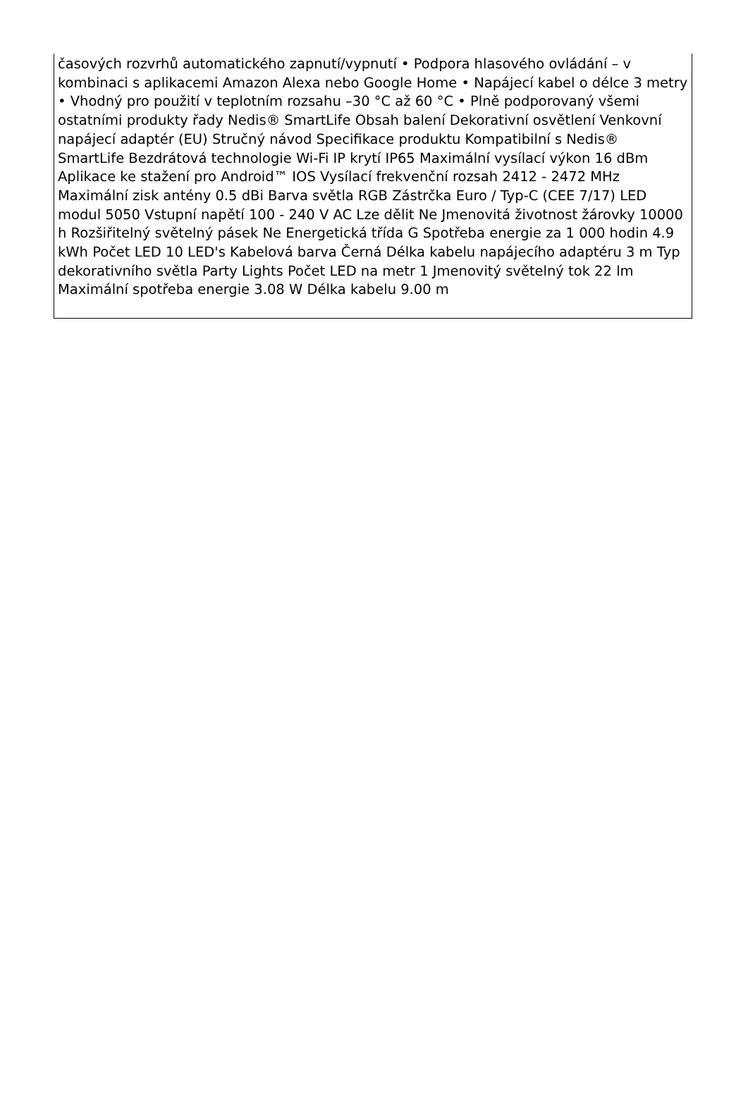časových rozvrhů automatického zapnutí/vypnutí • Podpora hlasového ovládání – v kombinaci s aplikacemi Amazon Alexa nebo Google Home • Napájecí kabel o délce 3 metry • Vhodný pro použití v teplotním rozsahu –30 °C až 60 °C • Plně podporovaný všemi ostatními produkty řady Nedis® SmartLife Obsah balení Dekorativní osvětlení Venkovní napájecí adaptér (EU) Stručný návod Specifikace produktu Kompatibilní s Nedis® SmartLife Bezdrátová technologie Wi-Fi IP krytí IP65 Maximální vysílací výkon 16 dBm Aplikace ke stažení pro Android™ IOS Vysílací frekvenční rozsah 2412 - 2472 MHz Maximální zisk antény 0.5 dBi Barva světla RGB Zástrčka Euro / Typ-C (CEE 7/17) LED modul 5050 Vstupní napětí 100 - 240 V AC Lze dělit Ne Jmenovitá životnost žárovky 10000 h Rozšiřitelný světelný pásek Ne Energetická třída G Spotřeba energie za 1 000 hodin 4.9 kWh Počet LED 10 LED's Kabelová barva Černá Délka kabelu napájecího adaptéru 3 m Typ dekorativního světla Party Lights Počet LED na metr 1 Jmenovitý světelný tok 22 lm Maximální spotřeba energie 3.08 W Délka kabelu 9.00 m